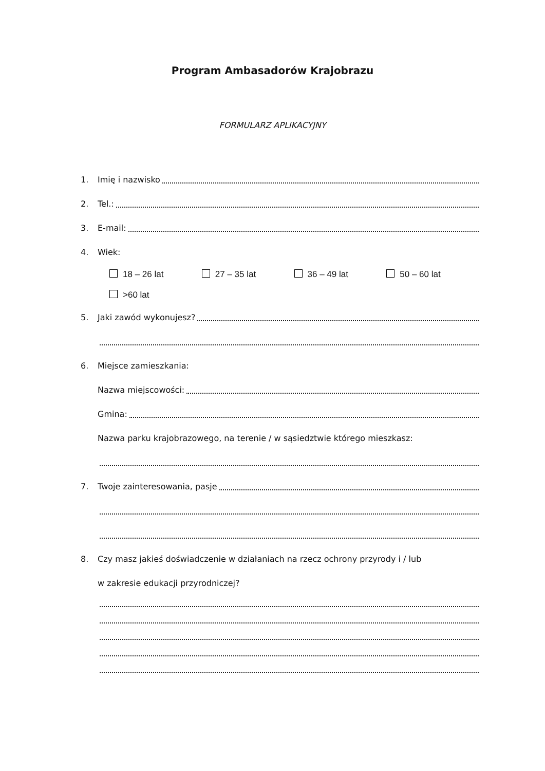Program Ambasadorów Krajobrazu
FORMULARZ APLIKACYJNY
1. Imię i nazwisko
2. Tel.:
3. E-mail:
4. Wiek:
18 – 26 lat 27 – 35 lat 36 – 49 lat 50 – 60 lat
>60 lat
5. Jaki zawód wykonujesz?
6. Miejsce zamieszkania:
Nazwa miejscowości:
Gmina:
Nazwa parku krajobrazowego, na terenie / w sąsiedztwie którego mieszkasz:
7. Twoje zainteresowania, pasje
8. Czy masz jakieś doświadczenie w działaniach na rzecz ochrony przyrody i / lub
w zakresie edukacji przyrodniczej?